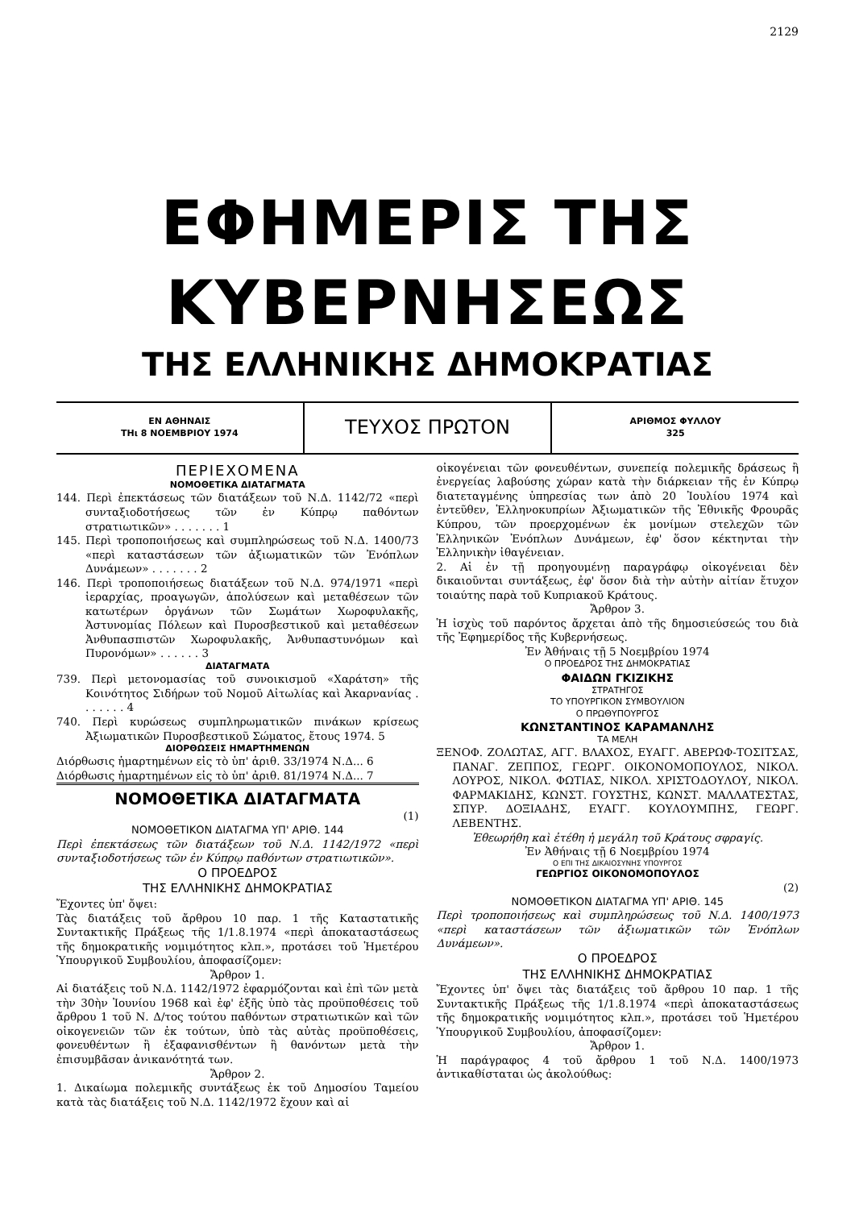2129
ΕΦΗΜΕΡΙΣ ΤΗΣ ΚΥΒΕΡΝΗΣΕΩΣ
ΤΗΣ ΕΛΛΗΝΙΚΗΣ ΔΗΜΟΚΡΑΤΙΑΣ
ΕΝ ΑΘΗΝΑΙΣ
ΤΗι 8 ΝΟΕΜΒΡΙΟΥ 1974
ΤΕΥΧΟΣ ΠΡΩΤΟΝ
ΑΡΙΘΜΟΣ ΦΥΛΛΟΥ
325
ΠΕΡΙΕΧΟΜΕΝΑ
ΝΟΜΟΘΕΤΙΚΑ ΔΙΑΤΑΓΜΑΤΑ
144. Περὶ ἐπεκτάσεως τῶν διατάξεων τοῦ Ν.Δ. 1142/72 «περὶ συνταξιοδοτήσεως τῶν ἐν Κύπρῳ παθόντων στρατιωτικῶν» . . . . . . . 1
145. Περὶ τροποποιήσεως καὶ συμπληρώσεως τοῦ Ν.Δ. 1400/73 «περὶ καταστάσεων τῶν ἀξιωματικῶν τῶν Ἐνόπλων Δυνάμεων» . . . . . . . 2
146. Περὶ τροποποιήσεως διατάξεων τοῦ Ν.Δ. 974/1971 «περὶ ἱεραρχίας, προαγωγῶν, ἀπολύσεων καὶ μεταθέσεων τῶν κατωτέρων ὀργάνων τῶν Σωμάτων Χωροφυλακῆς, Ἀστυνομίας Πόλεων καὶ Πυροσβεστικοῦ καὶ μεταθέσεων Ἀνθυπασπιστῶν Χωροφυλακῆς, Ἀνθυπαστυνόμων καὶ Πυρονόμων» . . . . . . 3
ΔΙΑΤΑΓΜΑΤΑ
739. Περὶ μετονομασίας τοῦ συνοικισμοῦ «Χαράτση» τῆς Κοινότητος Σιδήρων τοῦ Νομοῦ Αἰτωλίας καὶ Ἀκαρνανίας . . . . . . . 4
740. Περὶ κυρώσεως συμπληρωματικῶν πινάκων κρίσεως Ἀξιωματικῶν Πυροσβεστικοῦ Σώματος, ἔτους 1974. 5
ΔΙΟΡΘΩΣΕΙΣ ΗΜΑΡΤΗΜΕΝΩΝ
Διόρθωσις ἡμαρτημένων εἰς τὸ ὑπ' ἀριθ. 33/1974 Ν.Δ... 6
Διόρθωσις ἡμαρτημένων εἰς τὸ ὑπ' ἀριθ. 81/1974 Ν.Δ... 7
ΝΟΜΟΘΕΤΙΚΑ ΔΙΑΤΑΓΜΑΤΑ
(1)
ΝΟΜΟΘΕΤΙΚΟΝ ΔΙΑΤΑΓΜΑ ΥΠ' ΑΡΙΘ. 144
Περὶ ἐπεκτάσεως τῶν διατάξεων τοῦ Ν.Δ. 1142/1972 «περὶ συνταξιοδοτήσεως τῶν ἐν Κύπρῳ παθόντων στρατιωτικῶν».
Ο ΠΡΟΕΔΡΟΣ
ΤΗΣ ΕΛΛΗΝΙΚΗΣ ΔΗΜΟΚΡΑΤΙΑΣ
Ἔχοντες ὑπ' ὄψει:
Τὰς διατάξεις τοῦ ἄρθρου 10 παρ. 1 τῆς Καταστατικῆς Συντακτικῆς Πράξεως τῆς 1/1.8.1974 «περὶ ἀποκαταστάσεως τῆς δημοκρατικῆς νομιμότητος κλπ.», προτάσει τοῦ Ἡμετέρου Ὑπουργικοῦ Συμβουλίου, ἀποφασίζομεν:
Ἄρθρον 1.
Αἱ διατάξεις τοῦ Ν.Δ. 1142/1972 ἐφαρμόζονται καὶ ἐπὶ τῶν μετὰ τὴν 30ὴν Ἰουνίου 1968 καὶ ἐφ' ἑξῆς ὑπὸ τὰς προϋποθέσεις τοῦ ἄρθρου 1 τοῦ Ν. Δ/τος τούτου παθόντων στρατιωτικῶν καὶ τῶν οἰκογενειῶν τῶν ἐκ τούτων, ὑπὸ τὰς αὐτὰς προϋποθέσεις, φονευθέντων ἢ ἐξαφανισθέντων ἢ θανόντων μετὰ τὴν ἐπισυμβᾶσαν ἀνικανότητά των.
Ἄρθρον 2.
1. Δικαίωμα πολεμικῆς συντάξεως ἐκ τοῦ Δημοσίου Ταμείου κατὰ τὰς διατάξεις τοῦ Ν.Δ. 1142/1972 ἔχουν καὶ αἱ
οἰκογένειαι τῶν φονευθέντων, συνεπείᾳ πολεμικῆς δράσεως ἢ ἐνεργείας λαβούσης χώραν κατὰ τὴν διάρκειαν τῆς ἐν Κύπρῳ διατεταγμένης ὑπηρεσίας των ἀπὸ 20 Ἰουλίου 1974 καὶ ἐντεῦθεν, Ἑλληνοκυπρίων Ἀξιωματικῶν τῆς Ἐθνικῆς Φρουρᾶς Κύπρου, τῶν προερχομένων ἐκ μονίμων στελεχῶν τῶν Ἑλληνικῶν Ἐνόπλων Δυνάμεων, ἐφ' ὅσον κέκτηνται τὴν Ἑλληνικὴν ἰθαγένειαν.
2. Αἱ ἐν τῇ προηγουμένῃ παραγράφῳ οἰκογένειαι δὲν δικαιοῦνται συντάξεως, ἐφ' ὅσον διὰ τὴν αὐτὴν αἰτίαν ἔτυχον τοιαύτης παρὰ τοῦ Κυπριακοῦ Κράτους.
Ἄρθρον 3.
Ἡ ἰσχὺς τοῦ παρόντος ἄρχεται ἀπὸ τῆς δημοσιεύσεώς του διὰ τῆς Ἐφημερίδος τῆς Κυβερνήσεως.
Ἐν Ἀθήναις τῇ 5 Νοεμβρίου 1974
Ο ΠΡΟΕΔΡΟΣ ΤΗΣ ΔΗΜΟΚΡΑΤΙΑΣ
ΦΑΙΔΩΝ ΓΚΙΖΙΚΗΣ
ΣΤΡΑΤΗΓΟΣ
ΤΟ ΥΠΟΥΡΓΙΚΟΝ ΣΥΜΒΟΥΛΙΟΝ
Ο ΠΡΩΘΥΠΟΥΡΓΟΣ
ΚΩΝΣΤΑΝΤΙΝΟΣ ΚΑΡΑΜΑΝΛΗΣ
ΤΑ ΜΕΛΗ
ΞΕΝΟΦ. ΖΟΛΩΤΑΣ, ΑΓΓ. ΒΛΑΧΟΣ, ΕΥΑΓΓ. ΑΒΕΡΩΦ-ΤΟΣΙΤΣΑΣ, ΠΑΝΑΓ. ΖΕΠΠΟΣ, ΓΕΩΡΓ. ΟΙΚΟΝΟΜΟΠΟΥΛΟΣ, ΝΙΚΟΛ. ΛΟΥΡΟΣ, ΝΙΚΟΛ. ΦΩΤΙΑΣ, ΝΙΚΟΛ. ΧΡΙΣΤΟΔΟΥΛΟΥ, ΝΙΚΟΛ. ΦΑΡΜΑΚΙΔΗΣ, ΚΩΝΣΤ. ΓΟΥΣΤΗΣ, ΚΩΝΣΤ. ΜΑΛΛΑΤΕΣΤΑΣ, ΣΠΥΡ. ΔΟΞΙΑΔΗΣ, ΕΥΑΓΓ. ΚΟΥΛΟΥΜΠΗΣ, ΓΕΩΡΓ. ΛΕΒΕΝΤΗΣ.
Ἐθεωρήθη καὶ ἐτέθη ἡ μεγάλη τοῦ Κράτους σφραγίς.
Ἐν Ἀθήναις τῇ 6 Νοεμβρίου 1974
Ο ΕΠΙ ΤΗΣ ΔΙΚΑΙΟΣΥΝΗΣ ΥΠΟΥΡΓΟΣ
ΓΕΩΡΓΙΟΣ ΟΙΚΟΝΟΜΟΠΟΥΛΟΣ
(2)
ΝΟΜΟΘΕΤΙΚΟΝ ΔΙΑΤΑΓΜΑ ΥΠ' ΑΡΙΘ. 145
Περὶ τροποποιήσεως καὶ συμπληρώσεως τοῦ Ν.Δ. 1400/1973 «περὶ καταστάσεων τῶν ἀξιωματικῶν τῶν Ἐνόπλων Δυνάμεων».
Ο ΠΡΟΕΔΡΟΣ
ΤΗΣ ΕΛΛΗΝΙΚΗΣ ΔΗΜΟΚΡΑΤΙΑΣ
Ἔχοντες ὑπ' ὄψει τὰς διατάξεις τοῦ ἄρθρου 10 παρ. 1 τῆς Συντακτικῆς Πράξεως τῆς 1/1.8.1974 «περὶ ἀποκαταστάσεως τῆς δημοκρατικῆς νομιμότητος κλπ.», προτάσει τοῦ Ἡμετέρου Ὑπουργικοῦ Συμβουλίου, ἀποφασίζομεν:
Ἄρθρον 1.
Ἡ παράγραφος 4 τοῦ ἄρθρου 1 τοῦ Ν.Δ. 1400/1973 ἀντικαθίσταται ὡς ἀκολούθως: